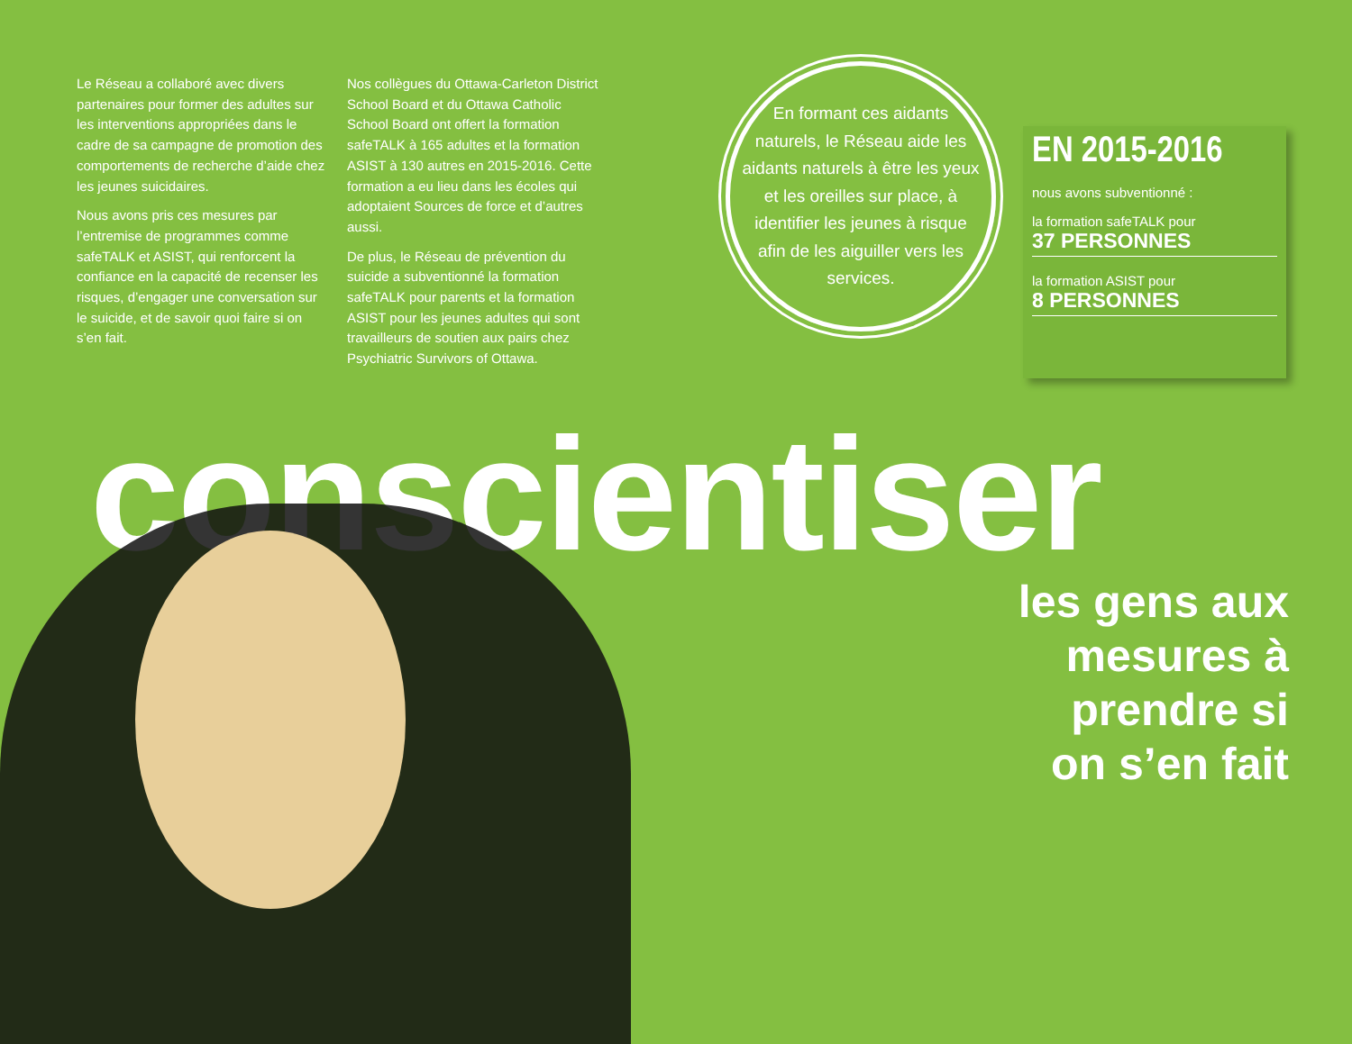Le Réseau a collaboré avec divers partenaires pour former des adultes sur les interventions appropriées dans le cadre de sa campagne de promotion des comportements de recherche d’aide chez les jeunes suicidaires.
Nous avons pris ces mesures par l’entremise de programmes comme safeTALK et ASIST, qui renforcent la confiance en la capacité de recenser les risques, d’engager une conversation sur le suicide, et de savoir quoi faire si on s’en fait.
Nos collègues du Ottawa-Carleton District School Board et du Ottawa Catholic School Board ont offert la formation safeTALK à 165 adultes et la formation ASIST à 130 autres en 2015-2016. Cette formation a eu lieu dans les écoles qui adoptaient Sources de force et d’autres aussi.
De plus, le Réseau de prévention du suicide a subventionné la formation safeTALK pour parents et la formation ASIST pour les jeunes adultes qui sont travailleurs de soutien aux pairs chez Psychiatric Survivors of Ottawa.
En formant ces aidants naturels, le Réseau aide les aidants naturels à être les yeux et les oreilles sur place, à identifier les jeunes à risque afin de les aiguiller vers les services.
EN 2015-2016
nous avons subventionné :
la formation safeTALK pour
37 PERSONNES
la formation ASIST pour
8 PERSONNES
conscientiser
les gens aux
mesures à
prendre si
on s’en fait